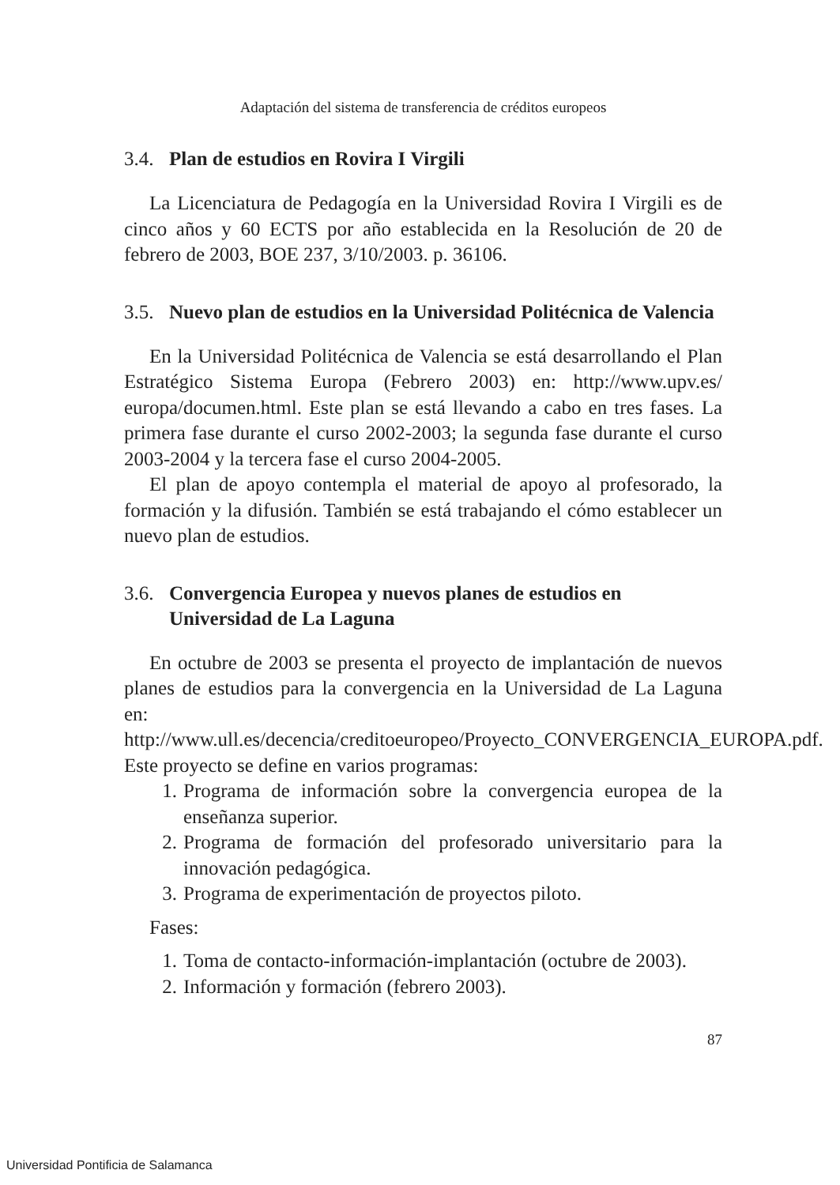Adaptación del sistema de transferencia de créditos europeos
3.4. Plan de estudios en Rovira I Virgili
La Licenciatura de Pedagogía en la Universidad Rovira I Virgili es de cinco años y 60 ECTS por año establecida en la Resolución de 20 de febrero de 2003, BOE 237, 3/10/2003. p. 36106.
3.5. Nuevo plan de estudios en la Universidad Politécnica de Valencia
En la Universidad Politécnica de Valencia se está desarrollando el Plan Estratégico Sistema Europa (Febrero 2003) en: http://www.upv.es/ europa/documen.html. Este plan se está llevando a cabo en tres fases. La primera fase durante el curso 2002-2003; la segunda fase durante el curso 2003-2004 y la tercera fase el curso 2004-2005.
El plan de apoyo contempla el material de apoyo al profesorado, la formación y la difusión. También se está trabajando el cómo establecer un nuevo plan de estudios.
3.6. Convergencia Europea y nuevos planes de estudios en Universidad de La Laguna
En octubre de 2003 se presenta el proyecto de implantación de nuevos planes de estudios para la convergencia en la Universidad de La Laguna en: http://www.ull.es/decencia/creditoeuropeo/Proyecto_CONVERGENCIA_EUROPA.pdf. Este proyecto se define en varios programas:
1. Programa de información sobre la convergencia europea de la enseñanza superior.
2. Programa de formación del profesorado universitario para la innovación pedagógica.
3. Programa de experimentación de proyectos piloto.
Fases:
1. Toma de contacto-información-implantación (octubre de 2003).
2. Información y formación (febrero 2003).
87
Universidad Pontificia de Salamanca